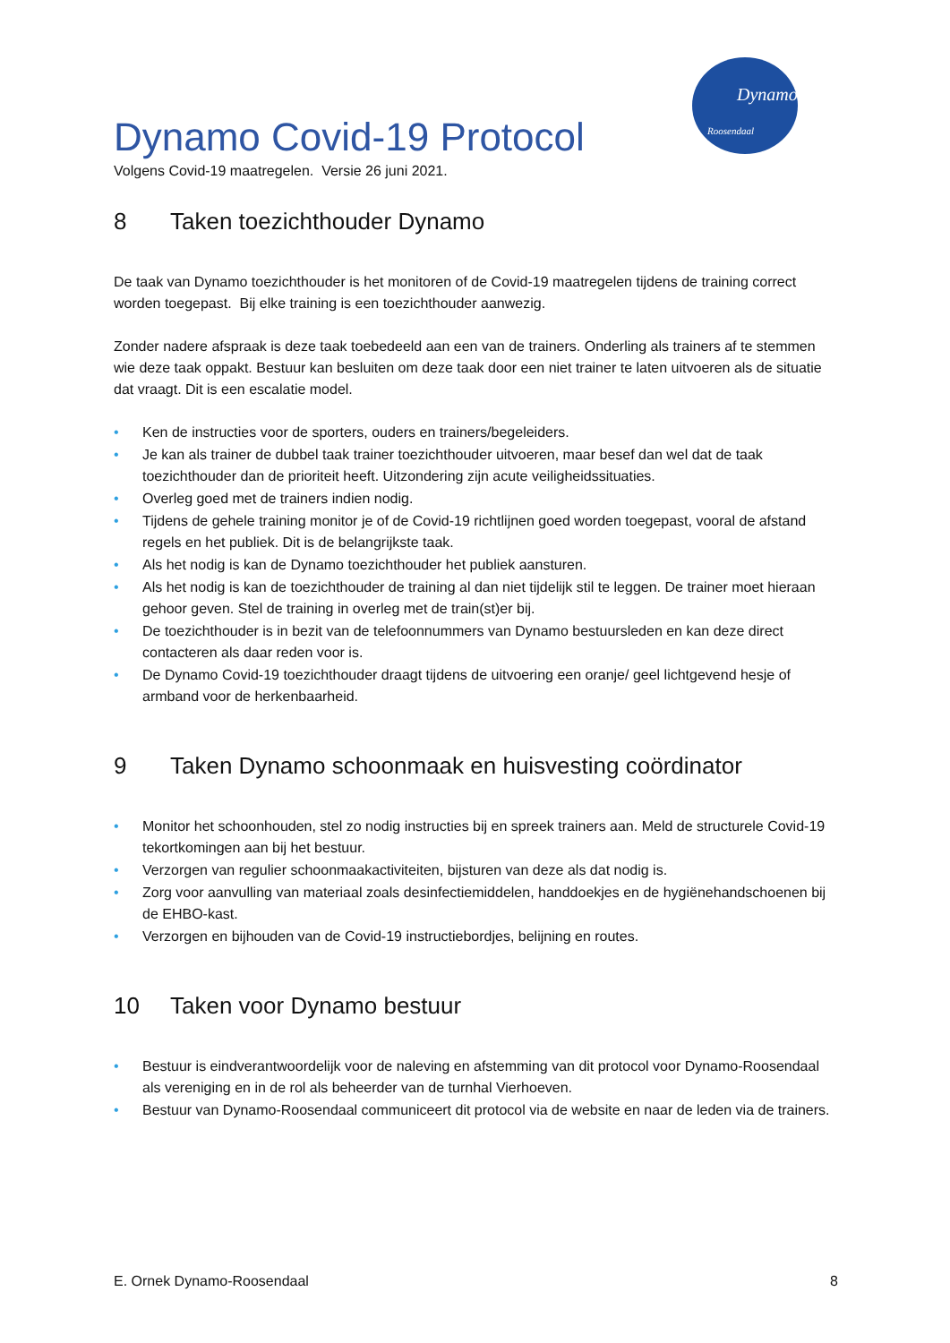Dynamo
Roosendaal
Dynamo Covid-19 Protocol
Volgens Covid-19 maatregelen. Versie 26 juni 2021.
8 Taken toezichthouder Dynamo
De taak van Dynamo toezichthouder is het monitoren of de Covid-19 maatregelen tijdens de training correct worden toegepast. Bij elke training is een toezichthouder aanwezig.
Zonder nadere afspraak is deze taak toebedeeld aan een van de trainers. Onderling als trainers af te stemmen wie deze taak oppakt. Bestuur kan besluiten om deze taak door een niet trainer te laten uitvoeren als de situatie dat vraagt. Dit is een escalatie model.
• Ken de instructies voor de sporters, ouders en trainers/begeleiders.
• Je kan als trainer de dubbel taak trainer toezichthouder uitvoeren, maar besef dan wel dat de taak toezichthouder dan de prioriteit heeft. Uitzondering zijn acute veiligheidssituaties.
• Overleg goed met de trainers indien nodig.
• Tijdens de gehele training monitor je of de Covid-19 richtlijnen goed worden toegepast, vooral de afstand regels en het publiek. Dit is de belangrijkste taak.
• Als het nodig is kan de Dynamo toezichthouder het publiek aansturen.
• Als het nodig is kan de toezichthouder de training al dan niet tijdelijk stil te leggen. De trainer moet hieraan gehoor geven. Stel de training in overleg met de train(st)er bij.
• De toezichthouder is in bezit van de telefoonnummers van Dynamo bestuursleden en kan deze direct contacteren als daar reden voor is.
• De Dynamo Covid-19 toezichthouder draagt tijdens de uitvoering een oranje/ geel lichtgevend hesje of armband voor de herkenbaarheid.
9 Taken Dynamo schoonmaak en huisvesting coördinator
• Monitor het schoonhouden, stel zo nodig instructies bij en spreek trainers aan. Meld de structurele Covid-19 tekortkomingen aan bij het bestuur.
• Verzorgen van regulier schoonmaakactiviteiten, bijsturen van deze als dat nodig is.
• Zorg voor aanvulling van materiaal zoals desinfectiemiddelen, handdoekjes en de hygiënehandschoenen bij de EHBO-kast.
• Verzorgen en bijhouden van de Covid-19 instructiebordjes, belijning en routes.
10 Taken voor Dynamo bestuur
• Bestuur is eindverantwoordelijk voor de naleving en afstemming van dit protocol voor Dynamo-Roosendaal als vereniging en in de rol als beheerder van de turnhal Vierhoeven.
• Bestuur van Dynamo-Roosendaal communiceert dit protocol via de website en naar de leden via de trainers.
E. Ornek Dynamo-Roosendaal 8